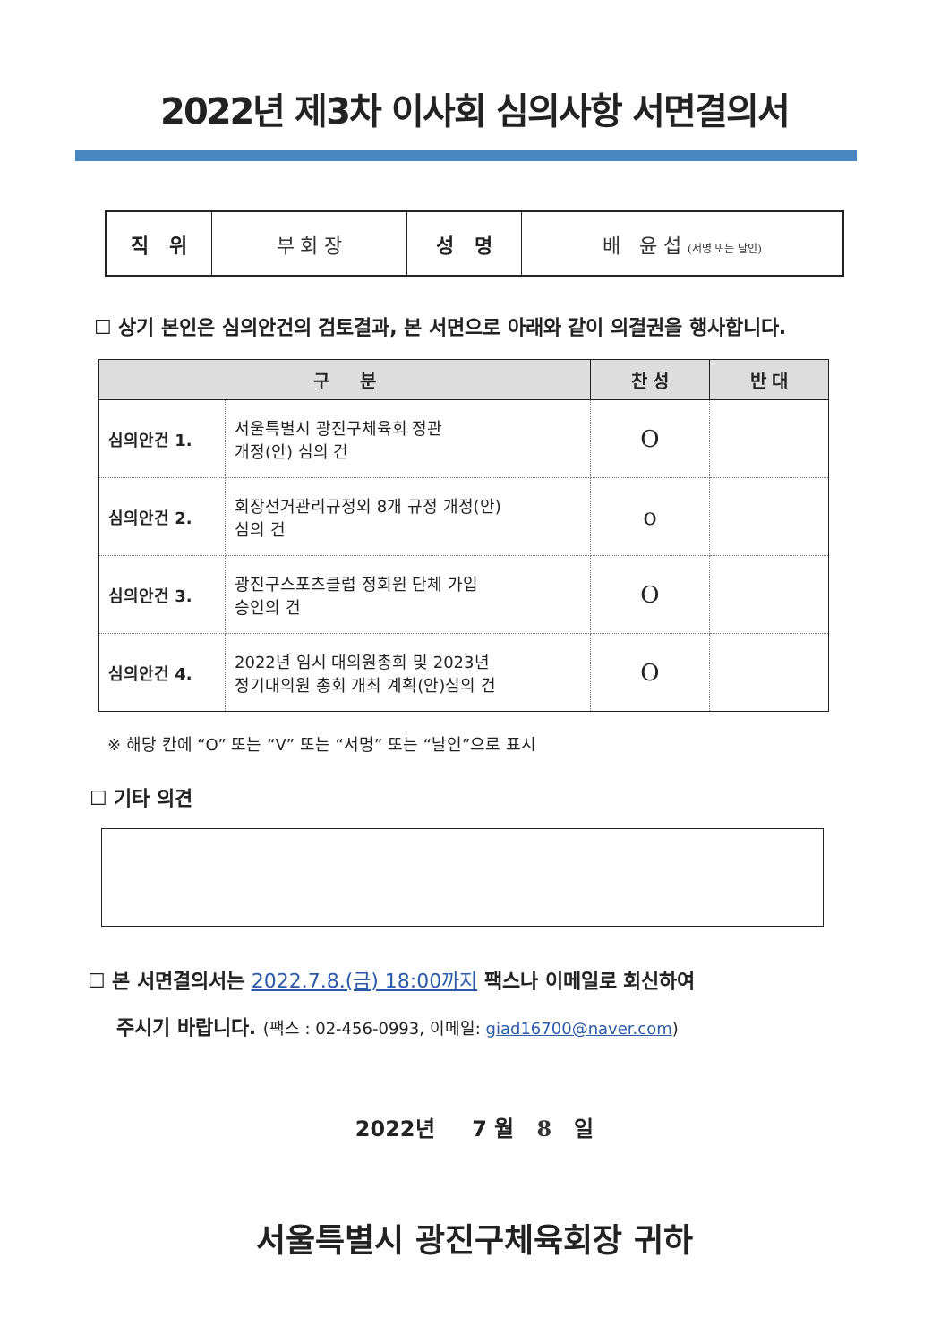2022년 제3차 이사회 심의사항 서면결의서
| 직 위 | 부 회 장 | 성 명 | 배 윤 섭 (서명 또는 날인) |
☐ 상기 본인은 심의안건의 검토결과, 본 서면으로 아래와 같이 의결권을 행사합니다.
| 구 분 | | 찬 성 | 반 대 |
| --- | --- | --- | --- |
| 심의안건 1. | 서울특별시 광진구체육회 정관 개정(안) 심의 건 | O | |
| 심의안건 2. | 회장선거관리규정외 8개 규정 개정(안) 심의 건 | o | |
| 심의안건 3. | 광진구스포츠클럽 정회원 단체 가입 승인의 건 | O | |
| 심의안건 4. | 2022년 임시 대의원총회 및 2023년 정기대의원 총회 개최 계획(안)심의 건 | O | |
※ 해당 칸에 “O” 또는 “V” 또는 “서명” 또는 “날인”으로 표시
☐ 기타 의견
☐ 본 서면결의서는 2022.7.8.(금) 18:00까지 팩스나 이메일로 회신하여
주시기 바랍니다. (팩스 : 02-456-0993, 이메일: giad16700@naver.com)
2022년 7 월 8 일
서울특별시 광진구체육회장 귀하